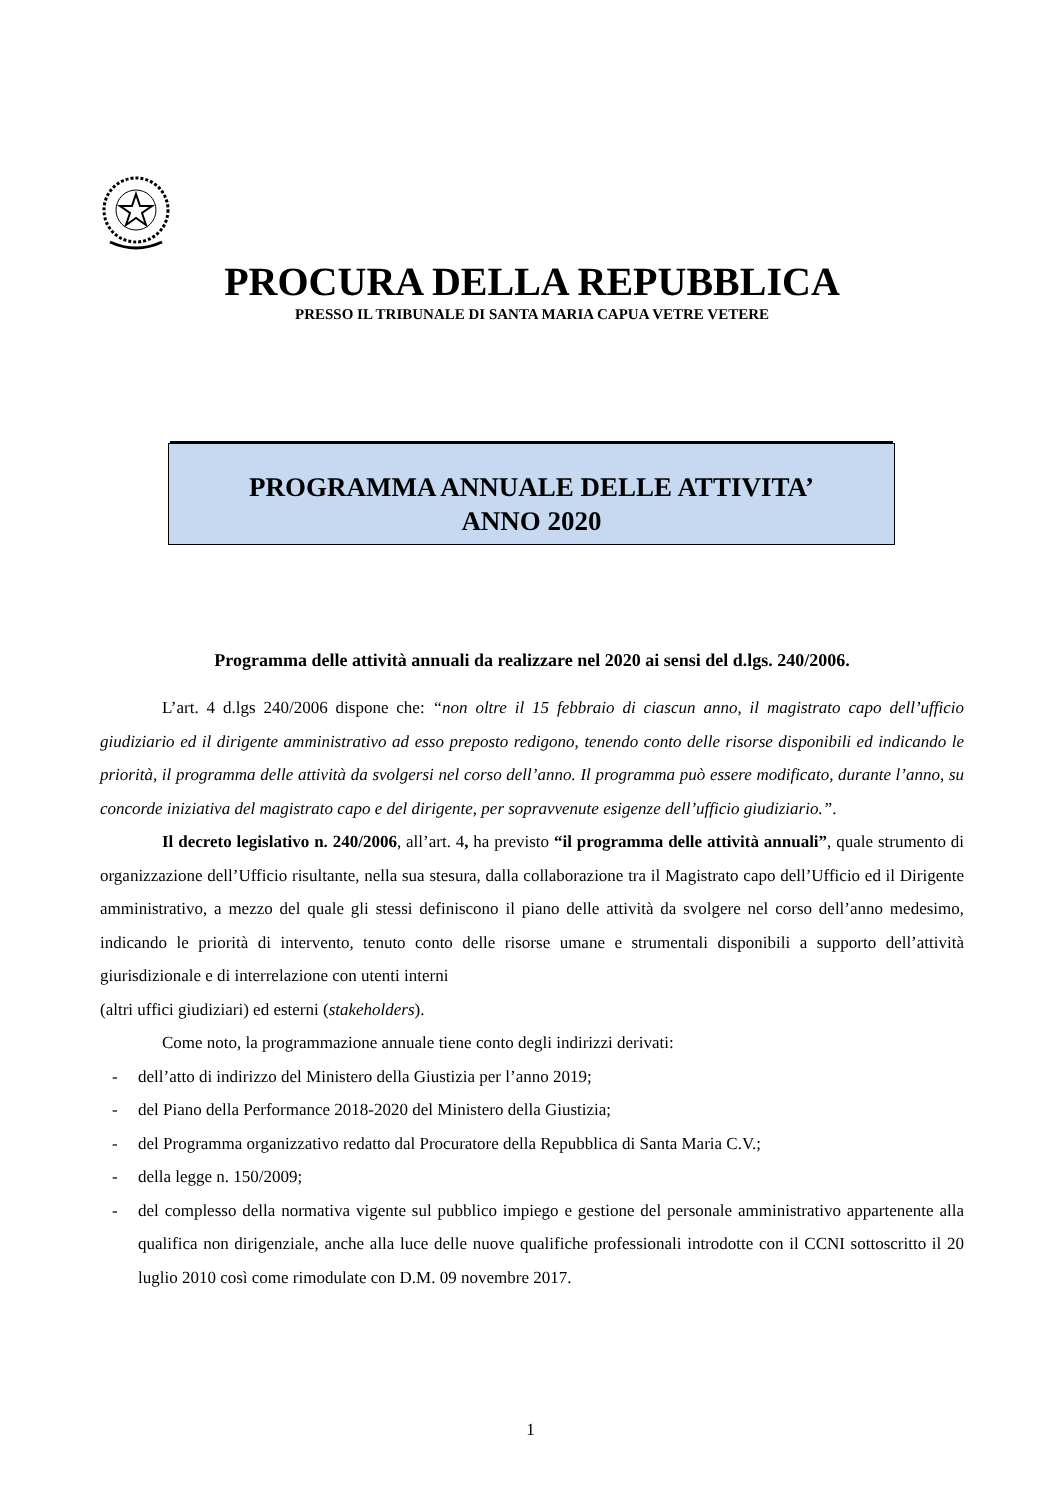PROCURA DELLA REPUBBLICA
PRESSO IL TRIBUNALE DI SANTA MARIA CAPUA VETRE VETERE
PROGRAMMA ANNUALE DELLE ATTIVITA’
ANNO 2020
Programma delle attività annuali da realizzare nel 2020 ai sensi del d.lgs. 240/2006.
L’art. 4 d.lgs 240/2006 dispone che: “non oltre il 15 febbraio di ciascun anno, il magistrato capo dell’ufficio giudiziario ed il dirigente amministrativo ad esso preposto redigono, tenendo conto delle risorse disponibili ed indicando le priorità, il programma delle attività da svolgersi nel corso dell’anno. Il programma può essere modificato, durante l’anno, su concorde iniziativa del magistrato capo e del dirigente, per sopravvenute esigenze dell’ufficio giudiziario.”.
Il decreto legislativo n. 240/2006, all’art. 4, ha previsto “il programma delle attività annuali”, quale strumento di organizzazione dell’Ufficio risultante, nella sua stesura, dalla collaborazione tra il Magistrato capo dell’Ufficio ed il Dirigente amministrativo, a mezzo del quale gli stessi definiscono il piano delle attività da svolgere nel corso dell’anno medesimo, indicando le priorità di intervento, tenuto conto delle risorse umane e strumentali disponibili a supporto dell’attività giurisdizionale e di interrelazione con utenti interni
(altri uffici giudiziari) ed esterni (stakeholders).
Come noto, la programmazione annuale tiene conto degli indirizzi derivati:
- dell’atto di indirizzo del Ministero della Giustizia per l’anno 2019;
- del Piano della Performance 2018-2020 del Ministero della Giustizia;
- del Programma organizzativo redatto dal Procuratore della Repubblica di Santa Maria C.V.;
- della legge n. 150/2009;
- del complesso della normativa vigente sul pubblico impiego e gestione del personale amministrativo appartenente alla qualifica non dirigenziale, anche alla luce delle nuove qualifiche professionali introdotte con il CCNI sottoscritto il 20 luglio 2010 così come rimodulate con D.M. 09 novembre 2017.
1